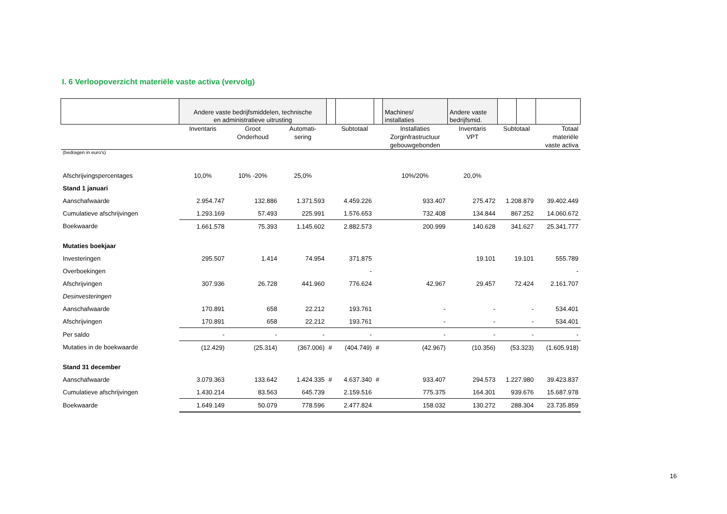I. 6 Verloopoverzicht materiële vaste activa (vervolg)
| | Andere vaste bedrijfsmiddelen, technische en administratieve uitrusting | | | | | | Machines/ installaties | Andere vaste bedrijfsmid. | | | |
| | Inventaris | Groot Onderhoud | Automati- sering | | Subtotaal | | Installaties Zorginfrastructuur gebouwgebonden | Inventaris VPT | Subtotaal | | Totaal materiële vaste activa |
| (bedragen in euro's) | | | | | | | | | | | |
| Afschrijvingspercentages | 10,0% | 10% -20% | 25,0% | | | | 10%/20% | 20,0% | | | |
| Stand 1 januari | | | | | | | | | | | |
| Aanschafwaarde | 2.954.747 | 132.886 | 1.371.593 | | 4.459.226 | | 933.407 | 275.472 | 1.208.879 | | 39.402.449 |
| Cumulatieve afschrijvingen | 1.293.169 | 57.493 | 225.991 | | 1.576.653 | | 732.408 | 134.844 | 867.252 | | 14.060.672 |
| Boekwaarde | 1.661.578 | 75.393 | 1.145.602 | | 2.882.573 | | 200.999 | 140.628 | 341.627 | | 25.341.777 |
| Mutaties boekjaar | | | | | | | | | | | |
| Investeringen | 295.507 | 1.414 | 74.954 | | 371.875 | | | 19.101 | 19.101 | | 555.789 |
| Overboekingen | | | | | - | | | | | | - |
| Afschrijvingen | 307.936 | 26.728 | 441.960 | | 776.624 | | 42.967 | 29.457 | 72.424 | | 2.161.707 |
| Desinvesteringen | | | | | | | | | | | |
| Aanschafwaarde | 170.891 | 658 | 22.212 | | 193.761 | | - | - | - | | 534.401 |
| Afschrijvingen | 170.891 | 658 | 22.212 | | 193.761 | | - | - | - | | 534.401 |
| Per saldo | - | - | - | | - | | - | - | - | | - |
| Mutaties in de boekwaarde | (12.429) | (25.314) | (367.006) | # | (404.749) | # | (42.967) | (10.356) | (53.323) | | (1.605.918) |
| Stand 31 december | | | | | | | | | | | |
| Aanschafwaarde | 3.079.363 | 133.642 | 1.424.335 | # | 4.637.340 | # | 933.407 | 294.573 | 1.227.980 | | 39.423.837 |
| Cumulatieve afschrijvingen | 1.430.214 | 83.563 | 645.739 | | 2.159.516 | | 775.375 | 164.301 | 939.676 | | 15.687.978 |
| Boekwaarde | 1.649.149 | 50.079 | 778.596 | | 2.477.824 | | 158.032 | 130.272 | 288.304 | | 23.735.859 |
16